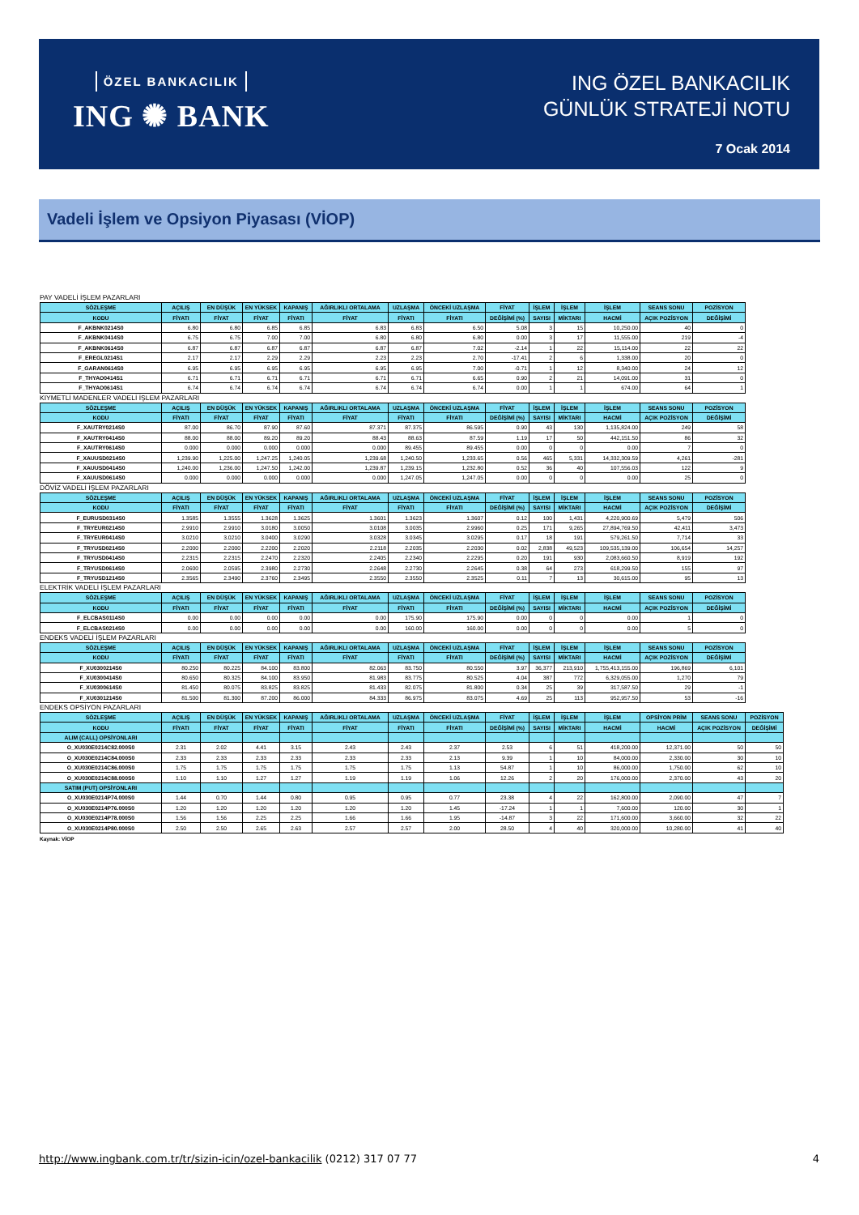ÖZEL BANKACILIK
ING ✺ BANK
ING ÖZEL BANKACILIK
GÜNLÜK STRATEJİ NOTU
7 Ocak 2014
Vadeli İşlem ve Opsiyon Piyasası (VİOP)
PAY VADELİ İŞLEM PAZARLARI
| SÖZLEŞME | AÇILIŞ | EN DÜŞÜK | EN YÜKSEK | KAPANIŞ | AĞIRLIKLI ORTALAMA | UZLAŞMA | ÖNCEKİ UZLAŞMA | FİYAT | İŞLEM | İŞLEM | İŞLEM | SEANS SONU | POZİSYON |
| --- | --- | --- | --- | --- | --- | --- | --- | --- | --- | --- | --- | --- | --- |
| KODU | FİYATI | FİYAT | FİYAT | FİYATI | FİYAT | FİYATI | FİYATI | DEĞİŞİMİ (%) | SAYISI | MİKTARI | HACMİ | AÇIK POZİSYON | DEĞİŞİMİ |
| F_AKBNK0214S0 | 6.80 | 6.80 | 6.85 | 6.85 | 6.83 | 6.83 | 6.50 | 5.08 | 3 | 15 | 10,250.00 | 40 | 0 |
| F_AKBNK0414S0 | 6.75 | 6.75 | 7.00 | 7.00 | 6.80 | 6.80 | 6.80 | 0.00 | 3 | 17 | 11,555.00 | 219 | -4 |
| F_AKBNK0614S0 | 6.87 | 6.87 | 6.87 | 6.87 | 6.87 | 6.87 | 7.02 | -2.14 | 1 | 22 | 15,114.00 | 22 | 22 |
| F_EREGL0214S1 | 2.17 | 2.17 | 2.29 | 2.29 | 2.23 | 2.23 | 2.70 | -17.41 | 2 | 6 | 1,338.00 | 20 | 0 |
| F_GARAN0614S0 | 6.95 | 6.95 | 6.95 | 6.95 | 6.95 | 6.95 | 7.00 | -0.71 | 1 | 12 | 8,340.00 | 24 | 12 |
| F_THYAO0414S1 | 6.71 | 6.71 | 6.71 | 6.71 | 6.71 | 6.71 | 6.65 | 0.90 | 2 | 21 | 14,091.00 | 31 | 0 |
| F_THYAO0614S1 | 6.74 | 6.74 | 6.74 | 6.74 | 6.74 | 6.74 | 6.74 | 0.00 | 1 | 1 | 674.00 | 64 | 1 |
KIYMETLİ MADENLER VADELİ İŞLEM PAZARLARI
| SÖZLEŞME | AÇILIŞ | EN DÜŞÜK | EN YÜKSEK | KAPANIŞ | AĞIRLIKLI ORTALAMA | UZLAŞMA | ÖNCEKİ UZLAŞMA | FİYAT | İŞLEM | İŞLEM | İŞLEM | SEANS SONU | POZİSYON |
| --- | --- | --- | --- | --- | --- | --- | --- | --- | --- | --- | --- | --- | --- |
| KODU | FİYATI | FİYAT | FİYAT | FİYATI | FİYAT | FİYATI | FİYATI | DEĞİŞİMİ (%) | SAYISI | MİKTARI | HACMİ | AÇIK POZİSYON | DEĞİŞİMİ |
| F_XAUTRY0214S0 | 87.00 | 86.70 | 87.90 | 87.60 | 87.371 | 87.375 | 86.595 | 0.90 | 43 | 130 | 1,135,824.00 | 249 | 58 |
| F_XAUTRY0414S0 | 88.00 | 88.00 | 89.20 | 89.20 | 88.43 | 88.63 | 87.59 | 1.19 | 17 | 50 | 442,151.50 | 86 | 32 |
| F_XAUTRY0614S0 | 0.000 | 0.000 | 0.000 | 0.000 | 0.000 | 89.455 | 89.455 | 0.00 | 0 | 0 | 0.00 | 7 | 0 |
| F_XAUUSD0214S0 | 1,239.90 | 1,225.00 | 1,247.25 | 1,240.05 | 1,239.68 | 1,240.50 | 1,233.65 | 0.56 | 465 | 5,331 | 14,332,309.59 | 4,261 | -281 |
| F_XAUUSD0414S0 | 1,240.00 | 1,236.00 | 1,247.50 | 1,242.00 | 1,239.87 | 1,239.15 | 1,232.80 | 0.52 | 36 | 40 | 107,556.03 | 122 | 9 |
| F_XAUUSD0614S0 | 0.000 | 0.000 | 0.000 | 0.000 | 0.000 | 1,247.05 | 1,247.05 | 0.00 | 0 | 0 | 0.00 | 25 | 0 |
DÖVİZ VADELİ İŞLEM PAZARLARI
| SÖZLEŞME | AÇILIŞ | EN DÜŞÜK | EN YÜKSEK | KAPANIŞ | AĞIRLIKLI ORTALAMA | UZLAŞMA | ÖNCEKİ UZLAŞMA | FİYAT | İŞLEM | İŞLEM | İŞLEM | SEANS SONU | POZİSYON |
| --- | --- | --- | --- | --- | --- | --- | --- | --- | --- | --- | --- | --- | --- |
| KODU | FİYATI | FİYAT | FİYAT | FİYATI | FİYAT | FİYATI | FİYATI | DEĞİŞİMİ (%) | SAYISI | MİKTARI | HACMİ | AÇIK POZİSYON | DEĞİŞİMİ |
| F_EURUSD0314S0 | 1.3585 | 1.3555 | 1.3628 | 1.3625 | 1.3601 | 1.3623 | 1.3607 | 0.12 | 100 | 1,431 | 4,220,900.69 | 5,479 | 506 |
| F_TRYEUR0214S0 | 2.9910 | 2.9910 | 3.0180 | 3.0050 | 3.0108 | 3.0035 | 2.9960 | 0.25 | 171 | 9,265 | 27,894,769.50 | 42,411 | 3,473 |
| F_TRYEUR0414S0 | 3.0210 | 3.0210 | 3.0400 | 3.0290 | 3.0328 | 3.0345 | 3.0295 | 0.17 | 18 | 191 | 579,261.50 | 7,714 | 33 |
| F_TRYUSD0214S0 | 2.2000 | 2.2000 | 2.2200 | 2.2020 | 2.2118 | 2.2035 | 2.2030 | 0.02 | 2,838 | 49,523 | 109,535,139.00 | 106,654 | 14,257 |
| F_TRYUSD0414S0 | 2.2315 | 2.2315 | 2.2470 | 2.2320 | 2.2405 | 2.2340 | 2.2295 | 0.20 | 191 | 930 | 2,083,660.50 | 8,919 | 192 |
| F_TRYUSD0614S0 | 2.0600 | 2.0595 | 2.3980 | 2.2730 | 2.2648 | 2.2730 | 2.2645 | 0.38 | 64 | 273 | 618,299.50 | 155 | 97 |
| F_TRYUSD1214S0 | 2.3565 | 2.3490 | 2.3760 | 2.3495 | 2.3550 | 2.3550 | 2.3525 | 0.11 | 7 | 13 | 30,615.00 | 95 | 13 |
ELEKTRİK VADELİ İŞLEM PAZARLARI
| SÖZLEŞME | AÇILIŞ | EN DÜŞÜK | EN YÜKSEK | KAPANIŞ | AĞIRLIKLI ORTALAMA | UZLAŞMA | ÖNCEKİ UZLAŞMA | FİYAT | İŞLEM | İŞLEM | İŞLEM | SEANS SONU | POZİSYON |
| --- | --- | --- | --- | --- | --- | --- | --- | --- | --- | --- | --- | --- | --- |
| KODU | FİYATI | FİYAT | FİYAT | FİYATI | FİYAT | FİYATI | FİYATI | DEĞİŞİMİ (%) | SAYISI | MİKTARI | HACMİ | AÇIK POZİSYON | DEĞİŞİMİ |
| F_ELCBAS0114S0 | 0.00 | 0.00 | 0.00 | 0.00 | 0.00 | 175.90 | 175.90 | 0.00 | 0 | 0 | 0.00 | 1 | 0 |
| F_ELCBAS0214S0 | 0.00 | 0.00 | 0.00 | 0.00 | 0.00 | 160.00 | 160.00 | 0.00 | 0 | 0 | 0.00 | 5 | 0 |
ENDEKS VADELİ İŞLEM PAZARLARI
| SÖZLEŞME | AÇILIŞ | EN DÜŞÜK | EN YÜKSEK | KAPANIŞ | AĞIRLIKLI ORTALAMA | UZLAŞMA | ÖNCEKİ UZLAŞMA | FİYAT | İŞLEM | İŞLEM | İŞLEM | SEANS SONU | POZİSYON |
| --- | --- | --- | --- | --- | --- | --- | --- | --- | --- | --- | --- | --- | --- |
| KODU | FİYATI | FİYAT | FİYAT | FİYATI | FİYAT | FİYATI | FİYATI | DEĞİŞİMİ (%) | SAYISI | MİKTARI | HACMİ | AÇIK POZİSYON | DEĞİŞİMİ |
| F_XU0300214S0 | 80.250 | 80.225 | 84.100 | 83.800 | 82.063 | 83.750 | 80.550 | 3.97 | 36,377 | 213,910 | 1,755,413,155.00 | 196,869 | 6,101 |
| F_XU0300414S0 | 80.650 | 80.325 | 84.100 | 83.950 | 81.983 | 83.775 | 80.525 | 4.04 | 387 | 772 | 6,329,055.00 | 1,270 | 79 |
| F_XU0300614S0 | 81.450 | 80.075 | 83.825 | 83.825 | 81.433 | 82.075 | 81.800 | 0.34 | 25 | 39 | 317,587.50 | 29 | -1 |
| F_XU0301214S0 | 81.500 | 81.300 | 87.200 | 86.000 | 84.333 | 86.975 | 83.075 | 4.69 | 25 | 113 | 952,957.50 | 53 | -16 |
ENDEKS OPSİYON PAZARLARI
| SÖZLEŞME | AÇILIŞ | EN DÜŞÜK | EN YÜKSEK | KAPANIŞ | AĞIRLIKLI ORTALAMA | UZLAŞMA | ÖNCEKİ UZLAŞMA | FİYAT | İŞLEM | İŞLEM | İŞLEM | OPSİYON PRİM | SEANS SONU | POZİSYON |
| --- | --- | --- | --- | --- | --- | --- | --- | --- | --- | --- | --- | --- | --- | --- |
| KODU | FİYATI | FİYAT | FİYAT | FİYATI | FİYAT | FİYATI | FİYATI | DEĞİŞİMİ (%) | SAYISI | MİKTARI | HACMİ | HACMİ | AÇIK POZİSYON | DEĞİŞİMİ |
| ALIM (CALL) OPSİYONLARI | | | | | | | | | | | | | | |
| O_XU030E0214C82.000S0 | 2.31 | 2.02 | 4.41 | 3.15 | 2.43 | 2.43 | 2.37 | 2.53 | 6 | 51 | 418,200.00 | 12,371.00 | 50 | 50 |
| O_XU030E0214C84.000S0 | 2.33 | 2.33 | 2.33 | 2.33 | 2.33 | 2.33 | 2.13 | 9.39 | 1 | 10 | 84,000.00 | 2,330.00 | 30 | 10 |
| O_XU030E0214C86.000S0 | 1.75 | 1.75 | 1.75 | 1.75 | 1.75 | 1.75 | 1.13 | 54.87 | 1 | 10 | 86,000.00 | 1,750.00 | 62 | 10 |
| O_XU030E0214C88.000S0 | 1.10 | 1.10 | 1.27 | 1.27 | 1.19 | 1.19 | 1.06 | 12.26 | 2 | 20 | 176,000.00 | 2,370.00 | 43 | 20 |
| SATIM (PUT) OPSİYONLARI | | | | | | | | | | | | | | |
| O_XU030E0214P74.000S0 | 1.44 | 0.70 | 1.44 | 0.80 | 0.95 | 0.95 | 0.77 | 23.38 | 4 | 22 | 162,800.00 | 2,090.00 | 47 | 7 |
| O_XU030E0214P76.000S0 | 1.20 | 1.20 | 1.20 | 1.20 | 1.20 | 1.20 | 1.45 | -17.24 | 1 | 1 | 7,600.00 | 120.00 | 30 | 1 |
| O_XU030E0214P78.000S0 | 1.56 | 1.56 | 2.25 | 2.25 | 1.66 | 1.66 | 1.95 | -14.87 | 3 | 22 | 171,600.00 | 3,660.00 | 32 | 22 |
| O_XU030E0214P80.000S0 | 2.50 | 2.50 | 2.65 | 2.63 | 2.57 | 2.57 | 2.00 | 28.50 | 4 | 40 | 320,000.00 | 10,280.00 | 41 | 40 |
Kaynak: VİOP
http://www.ingbank.com.tr/tr/sizin-icin/ozel-bankacilik (0212) 317 07 77 4